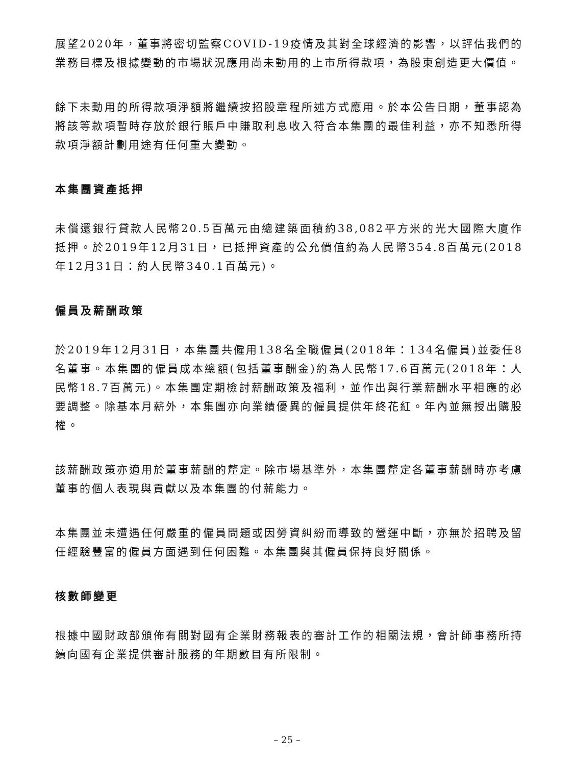展望2020年，董事將密切監察COVID-19疫情及其對全球經濟的影響，以評估我們的業務目標及根據變動的市場狀況應用尚未動用的上市所得款項，為股東創造更大價值。
餘下未動用的所得款項淨額將繼續按招股章程所述方式應用。於本公告日期，董事認為將該等款項暫時存放於銀行賬戶中賺取利息收入符合本集團的最佳利益，亦不知悉所得款項淨額計劃用途有任何重大變動。
本集團資產抵押
未償還銀行貸款人民幣20.5百萬元由總建築面積約38,082平方米的光大國際大廈作抵押。於2019年12月31日，已抵押資產的公允價值約為人民幣354.8百萬元(2018年12月31日：約人民幣340.1百萬元)。
僱員及薪酬政策
於2019年12月31日，本集團共僱用138名全職僱員(2018年：134名僱員)並委任8名董事。本集團的僱員成本總額(包括董事酬金)約為人民幣17.6百萬元(2018年：人民幣18.7百萬元)。本集團定期檢討薪酬政策及福利，並作出與行業薪酬水平相應的必要調整。除基本月薪外，本集團亦向業績優異的僱員提供年終花紅。年內並無授出購股權。
該薪酬政策亦適用於董事薪酬的釐定。除市場基準外，本集團釐定各董事薪酬時亦考慮董事的個人表現與貢獻以及本集團的付薪能力。
本集團並未遭遇任何嚴重的僱員問題或因勞資糾紛而導致的營運中斷，亦無於招聘及留任經驗豐富的僱員方面遇到任何困難。本集團與其僱員保持良好關係。
核數師變更
根據中國財政部頒佈有關對國有企業財務報表的審計工作的相關法規，會計師事務所持續向國有企業提供審計服務的年期數目有所限制。
– 25 –